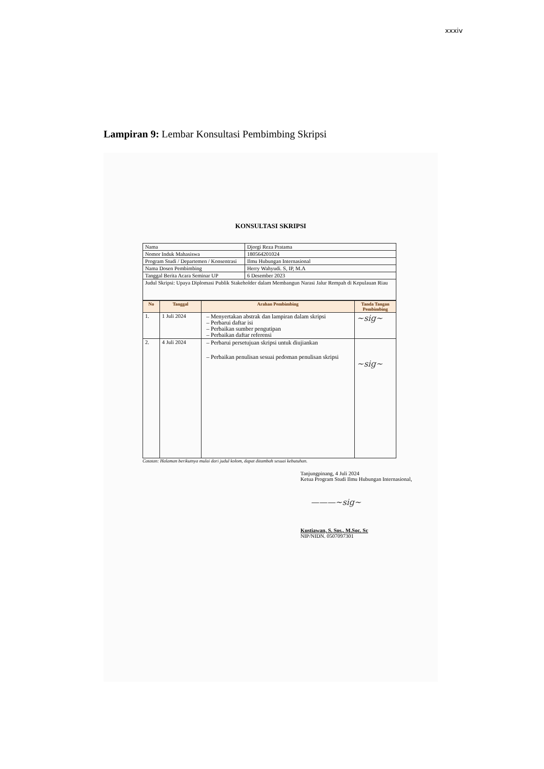xxxiv
Lampiran 9: Lembar Konsultasi Pembimbing Skripsi
KONSULTASI SKRIPSI
| Nama | Djorgi Reza Pratama |
| Nomor Induk Mahasiswa | 180564201024 |
| Program Studi / Departemen / Konsentrasi | Ilmu Hubungan Internasional |
| Nama Dosen Pembimbing | Herry Wahyudi. S, IP, M.A |
| Tanggal Berita Acara Seminar UP | 6 Desember 2023 |
| Judul Skripsi: Upaya Diplomasi Publik Stakeholder dalam Membangun Narasi Jalur Rempah di Kepulauan Riau | |
| No | Tanggal | Arahan Pembimbing | Tanda Tangan Pembimbing |
| --- | --- | --- | --- |
| 1. | 1 Juli 2024 | Menyertakan abstrak dan lampiran dalam skripsi Perbarui daftar isi Perbaikan sumber pengutipan Perbaikan daftar referensi | ~sig~ |
| 2. | 4 Juli 2024 | Perbarui persetujuan skripsi untuk diujiankan Perbaikan penulisan sesuai pedoman penulisan skripsi | ~sig~ |
Catatan: Halaman berikutnya mulai dari judul kolom, dapat ditambah sesuai kebutuhan.
Tanjungpinang, 4 Juli 2024
Ketua Program Studi Ilmu Hubungan Internasional,
———~sig~
Kustiawan, S. Sos., M.Soc. Sc
NIP/NIDN. 0507097301